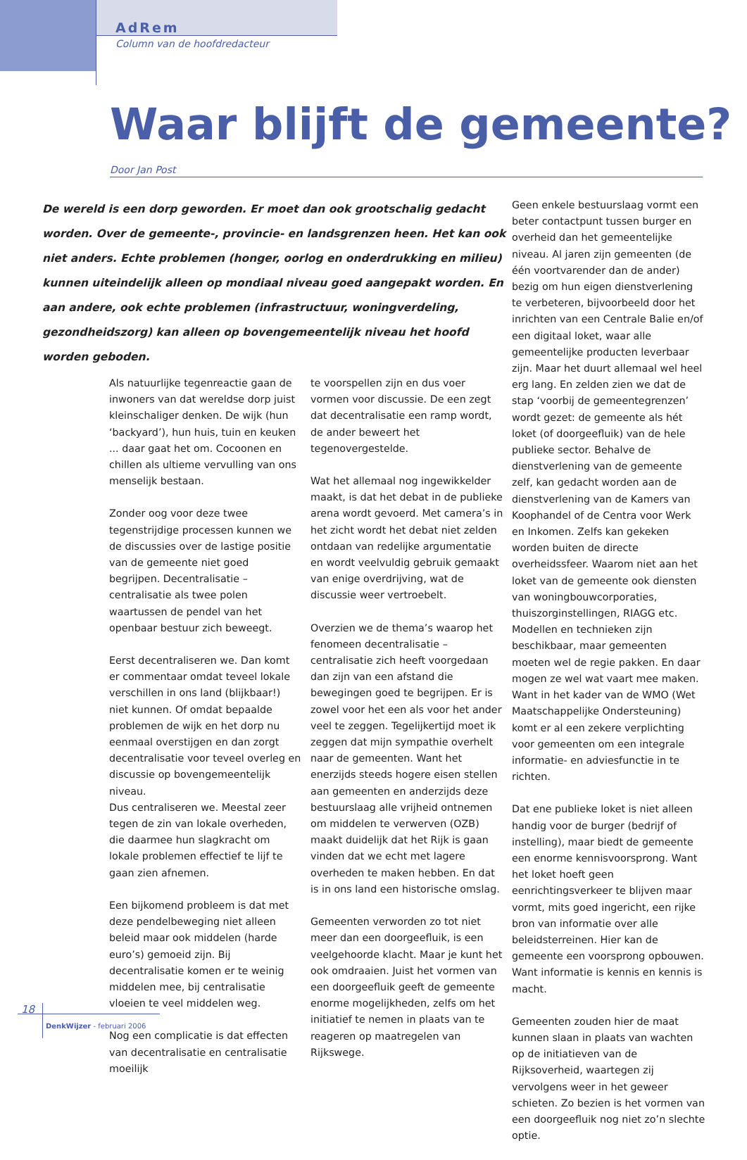AdRem
Column van de hoofdredacteur
Waar blijft de gemeente?
Door Jan Post
De wereld is een dorp geworden. Er moet dan ook grootschalig gedacht worden. Over de gemeente-, provincie- en landsgrenzen heen. Het kan ook niet anders. Echte problemen (honger, oorlog en onderdrukking en milieu) kunnen uiteindelijk alleen op mondiaal niveau goed aangepakt worden. En aan andere, ook echte problemen (infrastructuur, woningverdeling, gezondheidszorg) kan alleen op bovengemeentelijk niveau het hoofd worden geboden.
Als natuurlijke tegenreactie gaan de inwoners van dat wereldse dorp juist kleinschaliger denken. De wijk (hun ‘backyard’), hun huis, tuin en keuken ... daar gaat het om. Cocoonen en chillen als ultieme vervulling van ons menselijk bestaan.
Zonder oog voor deze twee tegenstrijdige processen kunnen we de discussies over de lastige positie van de gemeente niet goed begrijpen. Decentralisatie – centralisatie als twee polen waartussen de pendel van het openbaar bestuur zich beweegt.
Eerst decentraliseren we. Dan komt er commentaar omdat teveel lokale verschillen in ons land (blijkbaar!) niet kunnen. Of omdat bepaalde problemen de wijk en het dorp nu eenmaal overstijgen en dan zorgt decentralisatie voor teveel overleg en discussie op bovengemeentelijk niveau.
Dus centraliseren we. Meestal zeer tegen de zin van lokale overheden, die daarmee hun slagkracht om lokale problemen effectief te lijf te gaan zien afnemen.
Een bijkomend probleem is dat met deze pendelbeweging niet alleen beleid maar ook middelen (harde euro’s) gemoeid zijn. Bij decentralisatie komen er te weinig middelen mee, bij centralisatie vloeien te veel middelen weg.
Nog een complicatie is dat effecten van decentralisatie en centralisatie moeilijk
te voorspellen zijn en dus voer vormen voor discussie. De een zegt dat decentralisatie een ramp wordt, de ander beweert het tegenovergestelde.
Wat het allemaal nog ingewikkelder maakt, is dat het debat in de publieke arena wordt gevoerd. Met camera’s in het zicht wordt het debat niet zelden ontdaan van redelijke argumentatie en wordt veelvuldig gebruik gemaakt van enige overdrijving, wat de discussie weer vertroebelt.
Overzien we de thema’s waarop het fenomeen decentralisatie – centralisatie zich heeft voorgedaan dan zijn van een afstand die bewegingen goed te begrijpen. Er is zowel voor het een als voor het ander veel te zeggen. Tegelijkertijd moet ik zeggen dat mijn sympathie overhelt naar de gemeenten. Want het enerzijds steeds hogere eisen stellen aan gemeenten en anderzijds deze bestuurslaag alle vrijheid ontnemen om middelen te verwerven (OZB) maakt duidelijk dat het Rijk is gaan vinden dat we echt met lagere overheden te maken hebben. En dat is in ons land een historische omslag.
Gemeenten verworden zo tot niet meer dan een doorgeefluik, is een veelgehoorde klacht. Maar je kunt het ook omdraaien. Juist het vormen van een doorgeefluik geeft de gemeente enorme mogelijkheden, zelfs om het initiatief te nemen in plaats van te reageren op maatregelen van Rijkswege.
Geen enkele bestuurslaag vormt een beter contactpunt tussen burger en overheid dan het gemeentelijke niveau. Al jaren zijn gemeenten (de één voortvarender dan de ander) bezig om hun eigen dienstverlening te verbeteren, bijvoorbeeld door het inrichten van een Centrale Balie en/of een digitaal loket, waar alle gemeentelijke producten leverbaar zijn. Maar het duurt allemaal wel heel erg lang. En zelden zien we dat de stap ‘voorbij de gemeentegrenzen’ wordt gezet: de gemeente als hét loket (of doorgeefluik) van de hele publieke sector. Behalve de dienstverlening van de gemeente zelf, kan gedacht worden aan de dienstverlening van de Kamers van Koophandel of de Centra voor Werk en Inkomen. Zelfs kan gekeken worden buiten de directe overheidssfeer. Waarom niet aan het loket van de gemeente ook diensten van woningbouwcorporaties, thuiszorginstellingen, RIAGG etc. Modellen en technieken zijn beschikbaar, maar gemeenten moeten wel de regie pakken. En daar mogen ze wel wat vaart mee maken. Want in het kader van de WMO (Wet Maatschappelijke Ondersteuning) komt er al een zekere verplichting voor gemeenten om een integrale informatie- en adviesfunctie in te richten.
Dat ene publieke loket is niet alleen handig voor de burger (bedrijf of instelling), maar biedt de gemeente een enorme kennisvoorsprong. Want het loket hoeft geen eenrichtingsverkeer te blijven maar vormt, mits goed ingericht, een rijke bron van informatie over alle beleidsterreinen. Hier kan de gemeente een voorsprong opbouwen. Want informatie is kennis en kennis is macht.
Gemeenten zouden hier de maat kunnen slaan in plaats van wachten op de initiatieven van de Rijksoverheid, waartegen zij vervolgens weer in het geweer schieten. Zo bezien is het vormen van een doorgeefluik nog niet zo’n slechte optie.
18
DenkWijzer - februari 2006